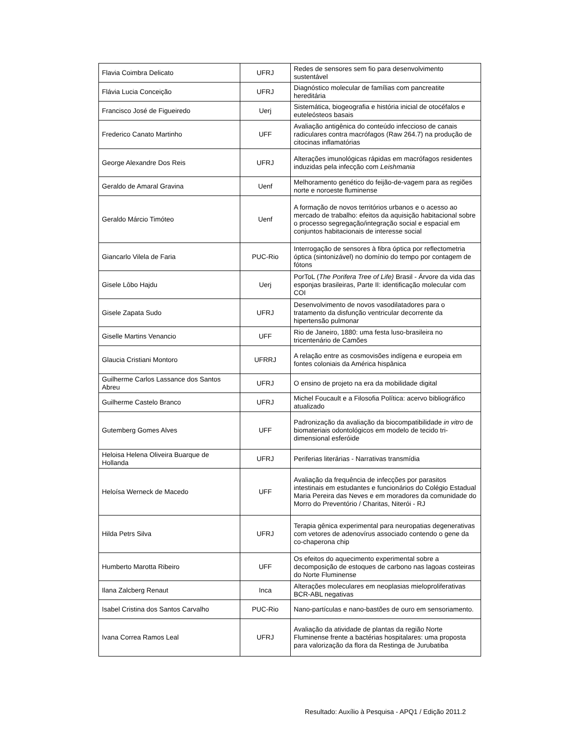| Flavia Coimbra Delicato | UFRJ | Redes de sensores sem fio para desenvolvimento sustentável |
| Flávia Lucia Conceição | UFRJ | Diagnóstico molecular de famílias com pancreatite hereditária |
| Francisco José de Figueiredo | Uerj | Sistemática, biogeografia e história inicial de otocéfalos e euteleósteos basais |
| Frederico Canato Martinho | UFF | Avaliação antigênica do conteúdo infeccioso de canais radiculares contra macrófagos (Raw 264.7) na produção de citocinas inflamatórias |
| George Alexandre Dos Reis | UFRJ | Alterações imunológicas rápidas em macrófagos residentes induzidas pela infecção com Leishmania |
| Geraldo de Amaral Gravina | Uenf | Melhoramento genético do feijão-de-vagem para as regiões norte e noroeste fluminense |
| Geraldo Márcio Timóteo | Uenf | A formação de novos territórios urbanos e o acesso ao mercado de trabalho: efeitos da aquisição habitacional sobre o processo segregação/integração social e espacial em conjuntos habitacionais de interesse social |
| Giancarlo Vilela de Faria | PUC-Rio | Interrogação de sensores à fibra óptica por reflectometria óptica (sintonizável) no domínio do tempo por contagem de fótons |
| Gisele Lôbo Hajdu | Uerj | PorToL ( The Porifera Tree of Life) Brasil - Árvore da vida das esponjas brasileiras, Parte II: identificação molecular com COI |
| Gisele Zapata Sudo | UFRJ | Desenvolvimento de novos vasodilatadores para o tratamento da disfunção ventricular decorrente da hipertensão pulmonar |
| Giselle Martins Venancio | UFF | Rio de Janeiro, 1880: uma festa luso-brasileira no tricentenário de Camões |
| Glaucia Cristiani Montoro | UFRRJ | A relação entre as cosmovisões indígena e europeia em fontes coloniais da América hispânica |
| Guilherme Carlos Lassance dos Santos Abreu | UFRJ | O ensino de projeto na era da mobilidade digital |
| Guilherme Castelo Branco | UFRJ | Michel Foucault e a Filosofia Política: acervo bibliográfico atualizado |
| Gutemberg Gomes Alves | UFF | Padronização da avaliação da biocompatibilidade in vitro de biomateriais odontológicos em modelo de tecido tri-dimensional esferóide |
| Heloisa Helena Oliveira Buarque de Hollanda | UFRJ | Periferias literárias - Narrativas transmídia |
| Heloísa Werneck de Macedo | UFF | Avaliação da frequência de infecções por parasitos intestinais em estudantes e funcionários do Colégio Estadual Maria Pereira das Neves e em moradores da comunidade do Morro do Preventório / Charitas, Niterói - RJ |
| Hilda Petrs Silva | UFRJ | Terapia gênica experimental para neuropatias degenerativas com vetores de adenovírus associado contendo o gene da co-chaperona chip |
| Humberto Marotta Ribeiro | UFF | Os efeitos do aquecimento experimental sobre a decomposição de estoques de carbono nas lagoas costeiras do Norte Fluminense |
| Ilana Zalcberg Renaut | Inca | Alterações moleculares em neoplasias mieloproliferativas BCR-ABL negativas |
| Isabel Cristina dos Santos Carvalho | PUC-Rio | Nano-partículas e nano-bastões de ouro em sensoriamento. |
| Ivana Correa Ramos Leal | UFRJ | Avaliação da atividade de plantas da região Norte Fluminense frente a bactérias hospitalares: uma proposta para valorização da flora da Restinga de Jurubatiba |
Resultado: Auxílio à Pesquisa - APQ1 / Edição 2011.2